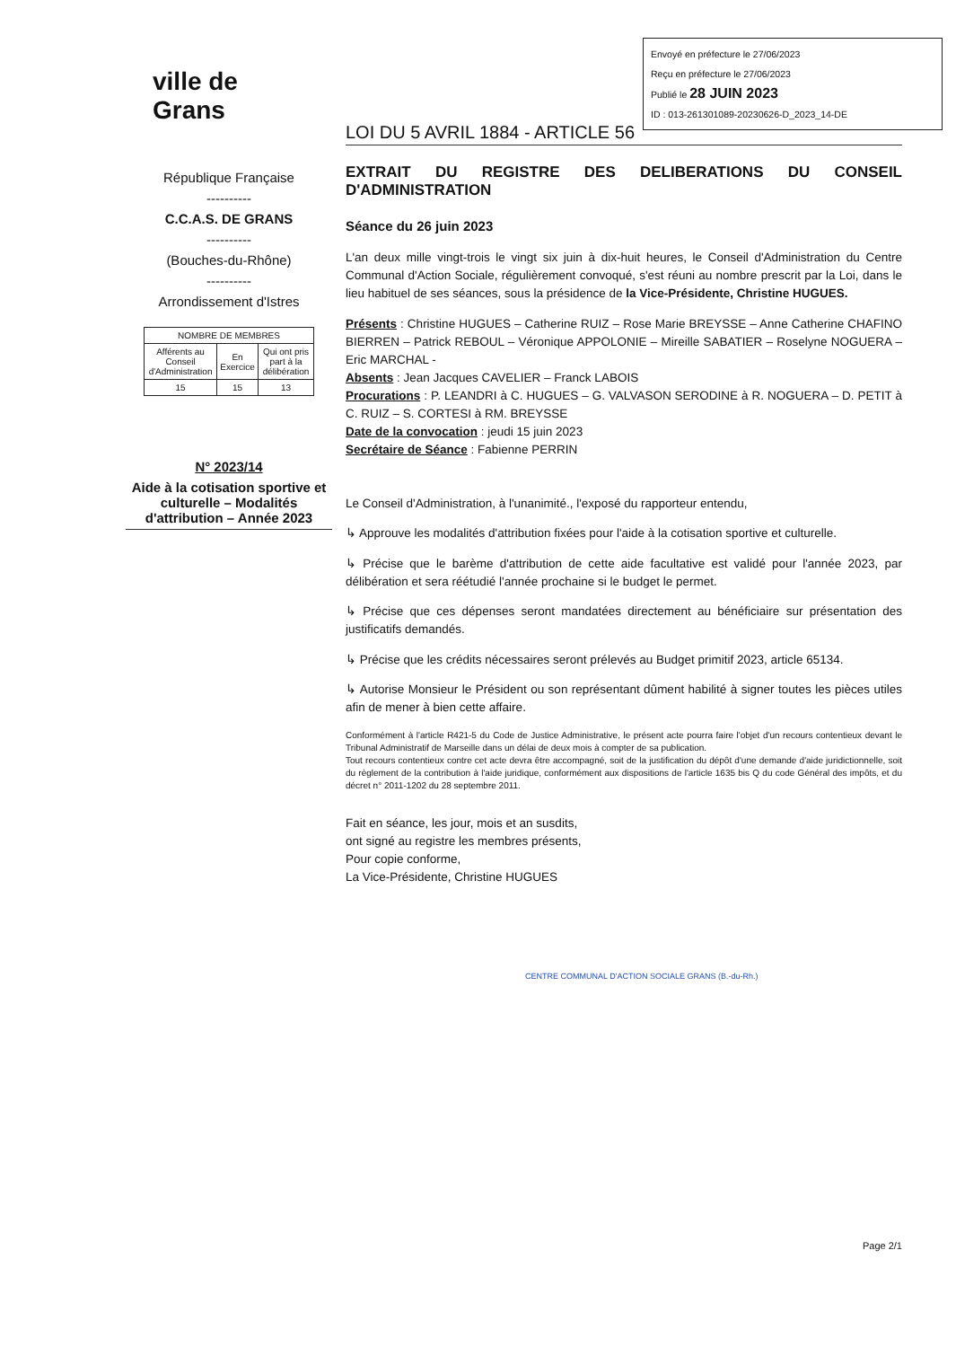Envoyé en préfecture le 27/06/2023
Reçu en préfecture le 27/06/2023
Publié le 28 JUIN 2023
ID : 013-261301089-20230626-D_2023_14-DE
ville de
Grans
République Française
----------
C.C.A.S. DE GRANS
----------
(Bouches-du-Rhône)
----------
Arrondissement d'Istres
| NOMBRE DE MEMBRES | | |
| --- | --- | --- |
| Afférents au Conseil d'Administration | En Exercice | Qui ont pris part à la délibération |
| 15 | 15 | 13 |
N° 2023/14
Aide à la cotisation sportive et culturelle – Modalités d'attribution – Année 2023
LOI DU 5 AVRIL 1884 - ARTICLE 56
EXTRAIT DU REGISTRE DES DELIBERATIONS DU CONSEIL D'ADMINISTRATION
Séance du 26 juin 2023
L'an deux mille vingt-trois le vingt six juin à dix-huit heures, le Conseil d'Administration du Centre Communal d'Action Sociale, régulièrement convoqué, s'est réuni au nombre prescrit par la Loi, dans le lieu habituel de ses séances, sous la présidence de la Vice-Présidente, Christine HUGUES.
Présents : Christine HUGUES – Catherine RUIZ – Rose Marie BREYSSE – Anne Catherine CHAFINO BIERREN – Patrick REBOUL – Véronique APPOLONIE – Mireille SABATIER – Roselyne NOGUERA – Eric MARCHAL -
Absents : Jean Jacques CAVELIER – Franck LABOIS
Procurations : P. LEANDRI à C. HUGUES – G. VALVASON SERODINE à R. NOGUERA – D. PETIT à C. RUIZ – S. CORTESI à RM. BREYSSE
Date de la convocation : jeudi 15 juin 2023
Secrétaire de Séance : Fabienne PERRIN
Le Conseil d'Administration, à l'unanimité., l'exposé du rapporteur entendu,
↳ Approuve les modalités d'attribution fixées pour l'aide à la cotisation sportive et culturelle.
↳ Précise que le barème d'attribution de cette aide facultative est validé pour l'année 2023, par délibération et sera réétudié l'année prochaine si le budget le permet.
↳ Précise que ces dépenses seront mandatées directement au bénéficiaire sur présentation des justificatifs demandés.
↳ Précise que les crédits nécessaires seront prélevés au Budget primitif 2023, article 65134.
↳ Autorise Monsieur le Président ou son représentant dûment habilité à signer toutes les pièces utiles afin de mener à bien cette affaire.
Conformément à l'article R421-5 du Code de Justice Administrative, le présent acte pourra faire l'objet d'un recours contentieux devant le Tribunal Administratif de Marseille dans un délai de deux mois à compter de sa publication.
Tout recours contentieux contre cet acte devra être accompagné, soit de la justification du dépôt d'une demande d'aide juridictionnelle, soit du règlement de la contribution à l'aide juridique, conformément aux dispositions de l'article 1635 bis Q du code Général des impôts, et du décret n° 2011-1202 du 28 septembre 2011.
Fait en séance, les jour, mois et an susdits,
ont signé au registre les membres présents,
Pour copie conforme,
La Vice-Présidente, Christine HUGUES
CENTRE COMMUNAL D'ACTION SOCIALE GRANS (B.-du-Rh.)
Page 2/1